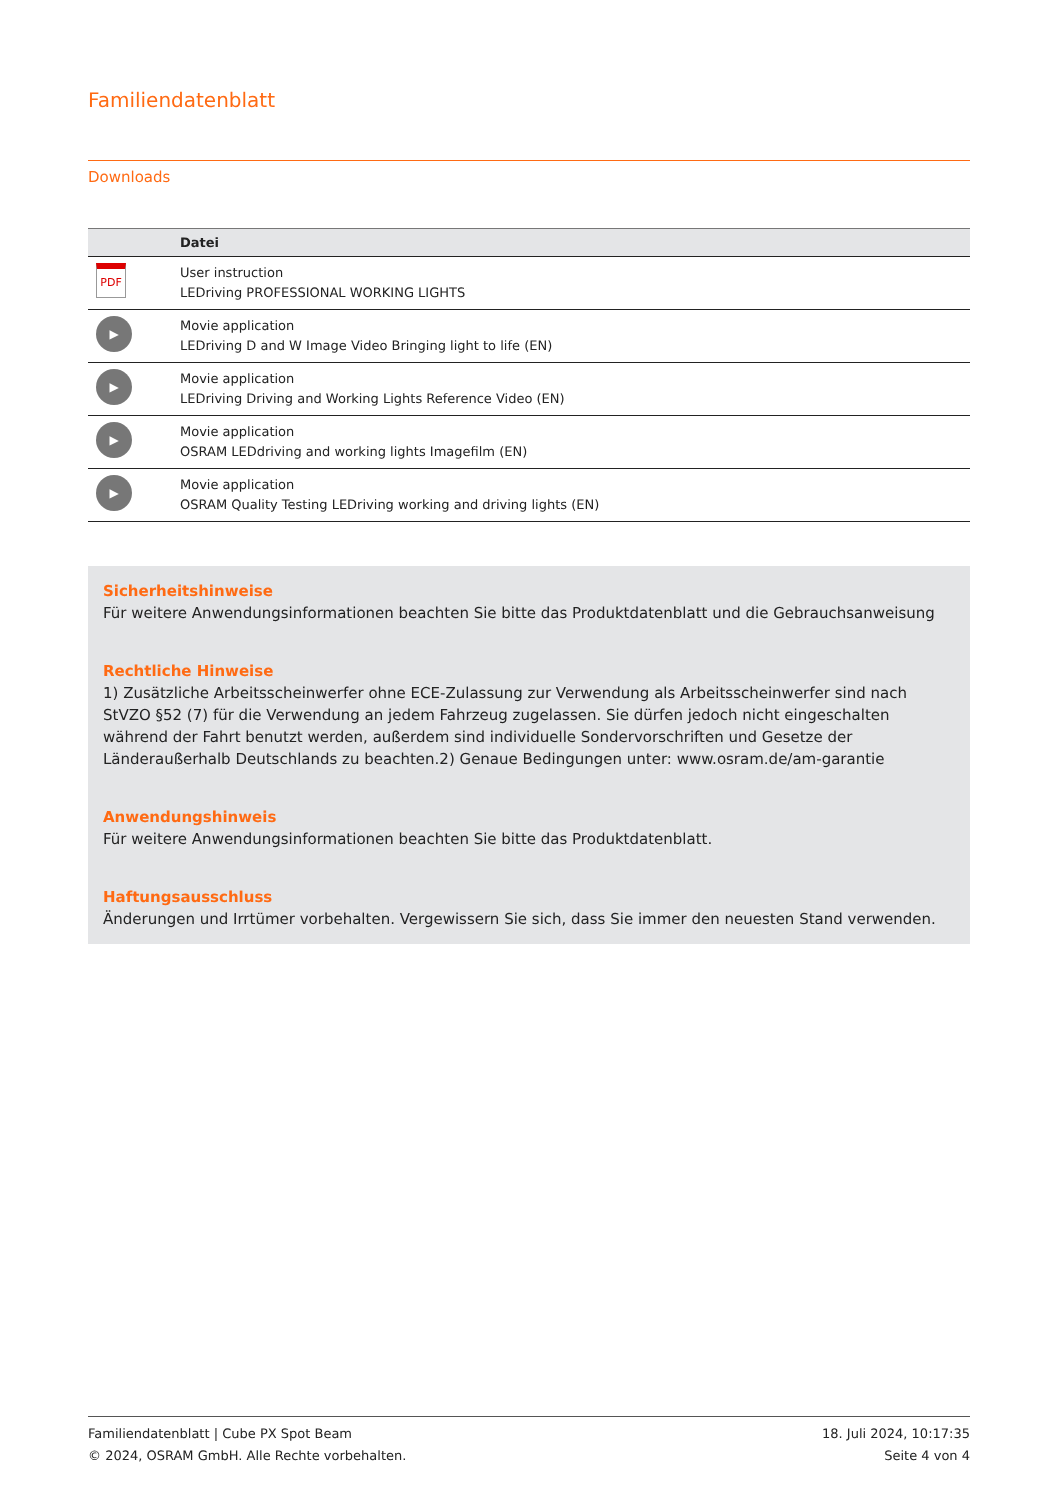Familiendatenblatt
Downloads
| | Datei |
| --- | --- |
| PDF | User instruction LEDriving PROFESSIONAL WORKING LIGHTS |
| ▶ | Movie application LEDriving D and W Image Video Bringing light to life (EN) |
| ▶ | Movie application LEDriving Driving and Working Lights Reference Video (EN) |
| ▶ | Movie application OSRAM LEDdriving and working lights Imagefilm (EN) |
| ▶ | Movie application OSRAM Quality Testing LEDriving working and driving lights (EN) |
Sicherheitshinweise
Für weitere Anwendungsinformationen beachten Sie bitte das Produktdatenblatt und die Gebrauchsanweisung
Rechtliche Hinweise
1) Zusätzliche Arbeitsscheinwerfer ohne ECE-Zulassung zur Verwendung als Arbeitsscheinwerfer sind nach StVZO §52 (7) für die Verwendung an jedem Fahrzeug zugelassen. Sie dürfen jedoch nicht eingeschalten während der Fahrt benutzt werden, außerdem sind individuelle Sondervorschriften und Gesetze der Länderaußerhalb Deutschlands zu beachten.2) Genaue Bedingungen unter: www.osram.de/am-garantie
Anwendungshinweis
Für weitere Anwendungsinformationen beachten Sie bitte das Produktdatenblatt.
Haftungsausschluss
Änderungen und Irrtümer vorbehalten. Vergewissern Sie sich, dass Sie immer den neuesten Stand verwenden.
Familiendatenblatt | Cube PX Spot Beam
© 2024, OSRAM GmbH. Alle Rechte vorbehalten.
18. Juli 2024, 10:17:35
Seite 4 von 4